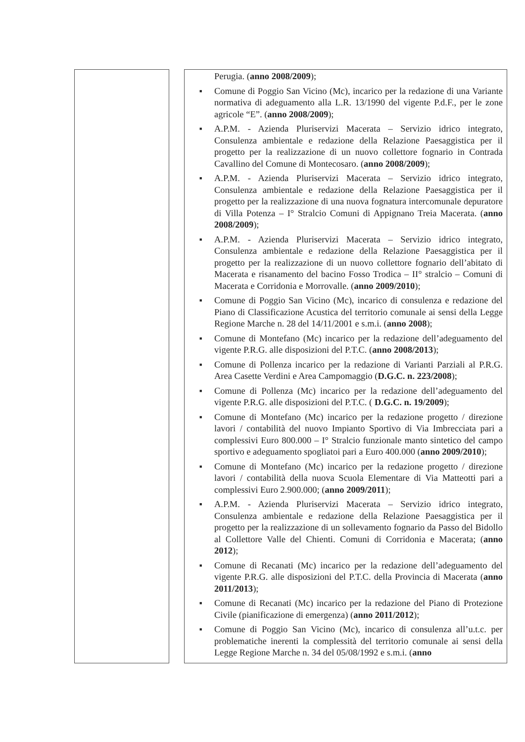| | Perugia. ( anno 2008/2009 ); ■ Comune di Poggio San Vicino (Mc), incarico per la redazione di una Variante normativa di adeguamento alla L.R. 13/1990 del vigente P.d.F., per le zone agricole “E”. ( anno 2008/2009 ); ■ A.P.M. - Azienda Pluriservizi Macerata – Servizio idrico integrato, Consulenza ambientale e redazione della Relazione Paesaggistica per il progetto per la realizzazione di un nuovo collettore fognario in Contrada Cavallino del Comune di Montecosaro. ( anno 2008/2009 ); ■ A.P.M. - Azienda Pluriservizi Macerata – Servizio idrico integrato, Consulenza ambientale e redazione della Relazione Paesaggistica per il progetto per la realizzazione di una nuova fognatura intercomunale depuratore di Villa Potenza – I° Stralcio Comuni di Appignano Treia Macerata. ( anno 2008/2009 ); ■ A.P.M. - Azienda Pluriservizi Macerata – Servizio idrico integrato, Consulenza ambientale e redazione della Relazione Paesaggistica per il progetto per la realizzazione di un nuovo collettore fognario dell’abitato di Macerata e risanamento del bacino Fosso Trodica – II° stralcio – Comuni di Macerata e Corridonia e Morrovalle. ( anno 2009/2010 ); ■ Comune di Poggio San Vicino (Mc), incarico di consulenza e redazione del Piano di Classificazione Acustica del territorio comunale ai sensi della Legge Regione Marche n. 28 del 14/11/2001 e s.m.i. ( anno 2008 ); ■ Comune di Montefano (Mc) incarico per la redazione dell’adeguamento del vigente P.R.G. alle disposizioni del P.T.C. ( anno 2008/2013 ); ■ Comune di Pollenza incarico per la redazione di Varianti Parziali al P.R.G. Area Casette Verdini e Area Campomaggio ( D.G.C. n. 223/2008 ); ■ Comune di Pollenza (Mc) incarico per la redazione dell’adeguamento del vigente P.R.G. alle disposizioni del P.T.C. ( D.G.C. n. 19/2009 ); ■ Comune di Montefano (Mc) incarico per la redazione progetto / direzione lavori / contabilità del nuovo Impianto Sportivo di Via Imbrecciata pari a complessivi Euro 800.000 – I° Stralcio funzionale manto sintetico del campo sportivo e adeguamento spogliatoi pari a Euro 400.000 ( anno 2009/2010 ); ■ Comune di Montefano (Mc) incarico per la redazione progetto / direzione lavori / contabilità della nuova Scuola Elementare di Via Matteotti pari a complessivi Euro 2.900.000; ( anno 2009/2011 ); ■ A.P.M. - Azienda Pluriservizi Macerata – Servizio idrico integrato, Consulenza ambientale e redazione della Relazione Paesaggistica per il progetto per la realizzazione di un sollevamento fognario da Passo del Bidollo al Collettore Valle del Chienti. Comuni di Corridonia e Macerata; ( anno 2012 ); ■ Comune di Recanati (Mc) incarico per la redazione dell’adeguamento del vigente P.R.G. alle disposizioni del P.T.C. della Provincia di Macerata ( anno 2011/2013 ); ■ Comune di Recanati (Mc) incarico per la redazione del Piano di Protezione Civile (pianificazione di emergenza) ( anno 2011/2012 ); ■ Comune di Poggio San Vicino (Mc), incarico di consulenza all’u.t.c. per problematiche inerenti la complessità del territorio comunale ai sensi della Legge Regione Marche n. 34 del 05/08/1992 e s.m.i. ( anno |